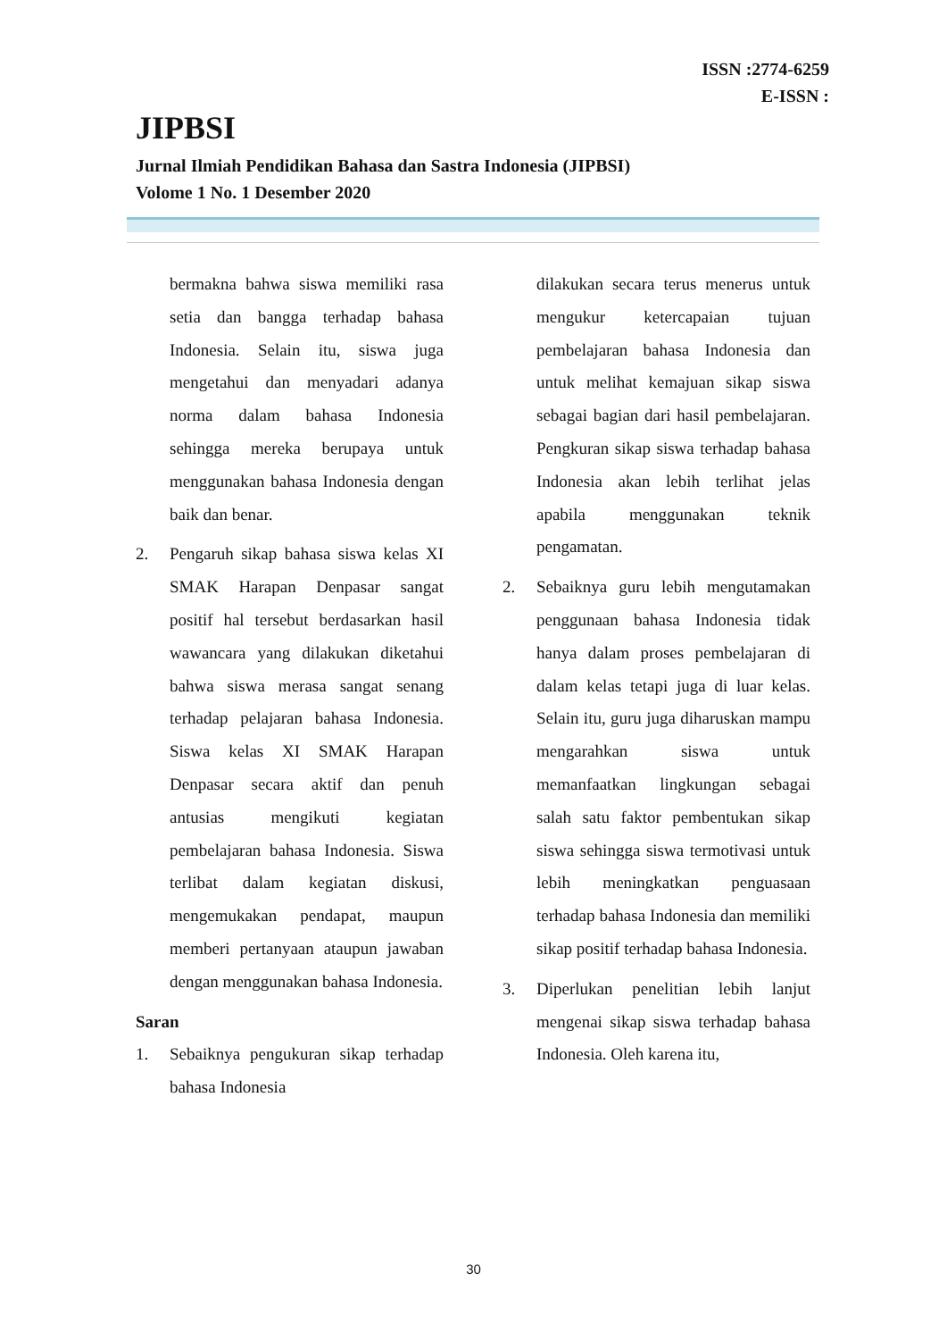ISSN :2774-6259
E-ISSN :
JIPBSI
Jurnal Ilmiah Pendidikan Bahasa dan Sastra Indonesia (JIPBSI)
Volome 1 No. 1 Desember 2020
bermakna bahwa siswa memiliki rasa setia dan bangga terhadap bahasa Indonesia. Selain itu, siswa juga mengetahui dan menyadari adanya norma dalam bahasa Indonesia sehingga mereka berupaya untuk menggunakan bahasa Indonesia dengan baik dan benar.
2. Pengaruh sikap bahasa siswa kelas XI SMAK Harapan Denpasar sangat positif hal tersebut berdasarkan hasil wawancara yang dilakukan diketahui bahwa siswa merasa sangat senang terhadap pelajaran bahasa Indonesia. Siswa kelas XI SMAK Harapan Denpasar secara aktif dan penuh antusias mengikuti kegiatan pembelajaran bahasa Indonesia. Siswa terlibat dalam kegiatan diskusi, mengemukakan pendapat, maupun memberi pertanyaan ataupun jawaban dengan menggunakan bahasa Indonesia.
Saran
1. Sebaiknya pengukuran sikap terhadap bahasa Indonesia
dilakukan secara terus menerus untuk mengukur ketercapaian tujuan pembelajaran bahasa Indonesia dan untuk melihat kemajuan sikap siswa sebagai bagian dari hasil pembelajaran. Pengkuran sikap siswa terhadap bahasa Indonesia akan lebih terlihat jelas apabila menggunakan teknik pengamatan.
2. Sebaiknya guru lebih mengutamakan penggunaan bahasa Indonesia tidak hanya dalam proses pembelajaran di dalam kelas tetapi juga di luar kelas. Selain itu, guru juga diharuskan mampu mengarahkan siswa untuk memanfaatkan lingkungan sebagai salah satu faktor pembentukan sikap siswa sehingga siswa termotivasi untuk lebih meningkatkan penguasaan terhadap bahasa Indonesia dan memiliki sikap positif terhadap bahasa Indonesia.
3. Diperlukan penelitian lebih lanjut mengenai sikap siswa terhadap bahasa Indonesia. Oleh karena itu,
30